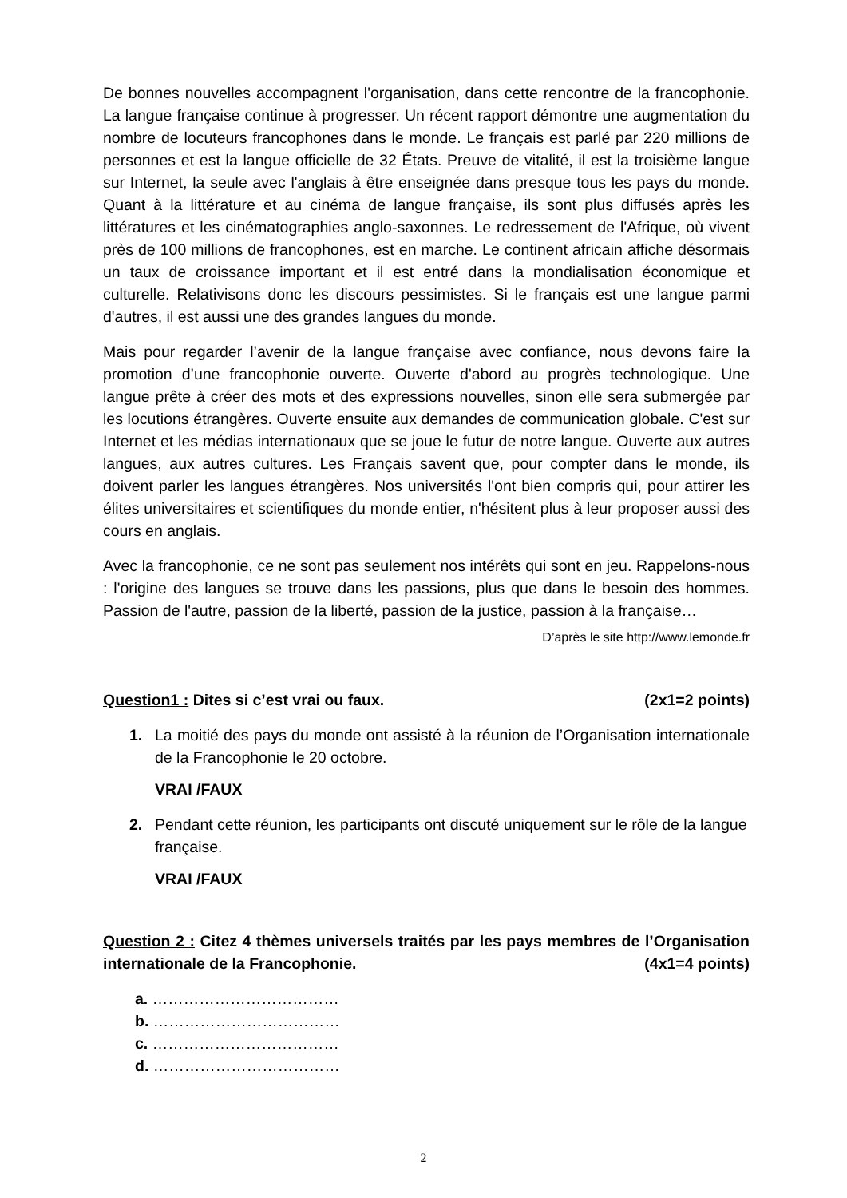De bonnes nouvelles accompagnent l'organisation, dans cette rencontre de la francophonie. La langue française continue à progresser. Un récent rapport démontre une augmentation du nombre de locuteurs francophones dans le monde. Le français est parlé par 220 millions de personnes et est la langue officielle de 32 États. Preuve de vitalité, il est la troisième langue sur Internet, la seule avec l'anglais à être enseignée dans presque tous les pays du monde. Quant à la littérature et au cinéma de langue française, ils sont plus diffusés après les littératures et les cinématographies anglo-saxonnes. Le redressement de l'Afrique, où vivent près de 100 millions de francophones, est en marche. Le continent africain affiche désormais un taux de croissance important et il est entré dans la mondialisation économique et culturelle. Relativisons donc les discours pessimistes. Si le français est une langue parmi d'autres, il est aussi une des grandes langues du monde.
Mais pour regarder l’avenir de la langue française avec confiance, nous devons faire la promotion d’une francophonie ouverte. Ouverte d'abord au progrès technologique. Une langue prête à créer des mots et des expressions nouvelles, sinon elle sera submergée par les locutions étrangères. Ouverte ensuite aux demandes de communication globale. C'est sur Internet et les médias internationaux que se joue le futur de notre langue. Ouverte aux autres langues, aux autres cultures. Les Français savent que, pour compter dans le monde, ils doivent parler les langues étrangères. Nos universités l'ont bien compris qui, pour attirer les élites universitaires et scientifiques du monde entier, n'hésitent plus à leur proposer aussi des cours en anglais.
Avec la francophonie, ce ne sont pas seulement nos intérêts qui sont en jeu. Rappelons-nous : l'origine des langues se trouve dans les passions, plus que dans le besoin des hommes. Passion de l'autre, passion de la liberté, passion de la justice, passion à la française…
D’après le site http://www.lemonde.fr
Question1 : Dites si c’est vrai ou faux. (2x1=2 points)
1. La moitié des pays du monde ont assisté à la réunion de l’Organisation internationale de la Francophonie le 20 octobre.
VRAI /FAUX
2. Pendant cette réunion, les participants ont discuté uniquement sur le rôle de la langue française.
VRAI /FAUX
Question 2 : Citez 4 thèmes universels traités par les pays membres de l’Organisation internationale de la Francophonie. (4x1=4 points)
a. ………………………………
b. ………………………………
c. ………………………………
d. ………………………………
2